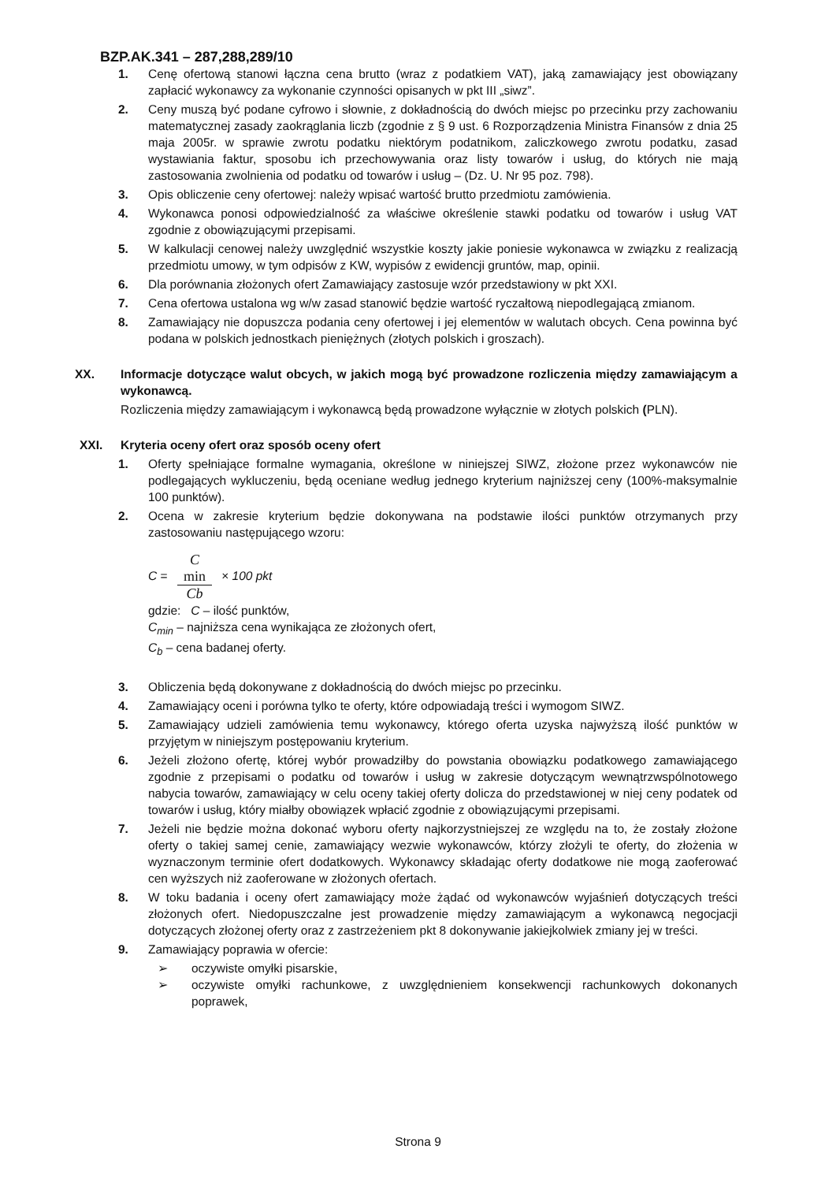BZP.AK.341 – 287,288,289/10
1. Cenę ofertową stanowi łączna cena brutto (wraz z podatkiem VAT), jaką zamawiający jest obowiązany zapłacić wykonawcy za wykonanie czynności opisanych w pkt III „siwz”.
2. Ceny muszą być podane cyfrowo i słownie, z dokładnością do dwóch miejsc po przecinku przy zachowaniu matematycznej zasady zaokrąglania liczb (zgodnie z § 9 ust. 6 Rozporządzenia Ministra Finansów z dnia 25 maja 2005r. w sprawie zwrotu podatku niektórym podatnikom, zaliczkowego zwrotu podatku, zasad wystawiania faktur, sposobu ich przechowywania oraz listy towarów i usług, do których nie mają zastosowania zwolnienia od podatku od towarów i usług – (Dz. U. Nr 95 poz. 798).
3. Opis obliczenie ceny ofertowej: należy wpisać wartość brutto przedmiotu zamówienia.
4. Wykonawca ponosi odpowiedzialność za właściwe określenie stawki podatku od towarów i usług VAT zgodnie z obowiązującymi przepisami.
5. W kalkulacji cenowej należy uwzględnić wszystkie koszty jakie poniesie wykonawca w związku z realizacją przedmiotu umowy, w tym odpisów z KW, wypisów z ewidencji gruntów, map, opinii.
6. Dla porównania złożonych ofert Zamawiający zastosuje wzór przedstawiony w pkt XXI.
7. Cena ofertowa ustalona wg w/w zasad stanowić będzie wartość ryczałtową niepodlegającą zmianom.
8. Zamawiający nie dopuszcza podania ceny ofertowej i jej elementów w walutach obcych. Cena powinna być podana w polskich jednostkach pieniężnych (złotych polskich i groszach).
XX. Informacje dotyczące walut obcych, w jakich mogą być prowadzone rozliczenia między zamawiającym a wykonawcą.
Rozliczenia między zamawiającym i wykonawcą będą prowadzone wyłącznie w złotych polskich (PLN).
XXI. Kryteria oceny ofert oraz sposób oceny ofert
1. Oferty spełniające formalne wymagania, określone w niniejszej SIWZ, złożone przez wykonawców nie podlegających wykluczeniu, będą oceniane według jednego kryterium najniższej ceny (100%-maksymalnie 100 punktów).
2. Ocena w zakresie kryterium będzie dokonywana na podstawie ilości punktów otrzymanych przy zastosowaniu następującego wzoru:
C = C
min Cb × 100 pkt
gdzie: C – ilość punktów,
C<sub>min</sub> – najniższa cena wynikająca ze złożonych ofert,
C<sub>b</sub> – cena badanej oferty.
3. Obliczenia będą dokonywane z dokładnością do dwóch miejsc po przecinku.
4. Zamawiający oceni i porówna tylko te oferty, które odpowiadają treści i wymogom SIWZ.
5. Zamawiający udzieli zamówienia temu wykonawcy, którego oferta uzyska najwyższą ilość punktów w przyjętym w niniejszym postępowaniu kryterium.
6. Jeżeli złożono ofertę, której wybór prowadziłby do powstania obowiązku podatkowego zamawiającego zgodnie z przepisami o podatku od towarów i usług w zakresie dotyczącym wewnątrzwspólnotowego nabycia towarów, zamawiający w celu oceny takiej oferty dolicza do przedstawionej w niej ceny podatek od towarów i usług, który miałby obowiązek wpłacić zgodnie z obowiązującymi przepisami.
7. Jeżeli nie będzie można dokonać wyboru oferty najkorzystniejszej ze względu na to, że zostały złożone oferty o takiej samej cenie, zamawiający wezwie wykonawców, którzy złożyli te oferty, do złożenia w wyznaczonym terminie ofert dodatkowych. Wykonawcy składając oferty dodatkowe nie mogą zaoferować cen wyższych niż zaoferowane w złożonych ofertach.
8. W toku badania i oceny ofert zamawiający może żądać od wykonawców wyjaśnień dotyczących treści złożonych ofert. Niedopuszczalne jest prowadzenie między zamawiającym a wykonawcą negocjacji dotyczących złożonej oferty oraz z zastrzeżeniem pkt 8 dokonywanie jakiejkolwiek zmiany jej w treści.
9. Zamawiający poprawia w ofercie:
➢ oczywiste omyłki pisarskie,
➢ oczywiste omyłki rachunkowe, z uwzględnieniem konsekwencji rachunkowych dokonanych poprawek,
Strona 9